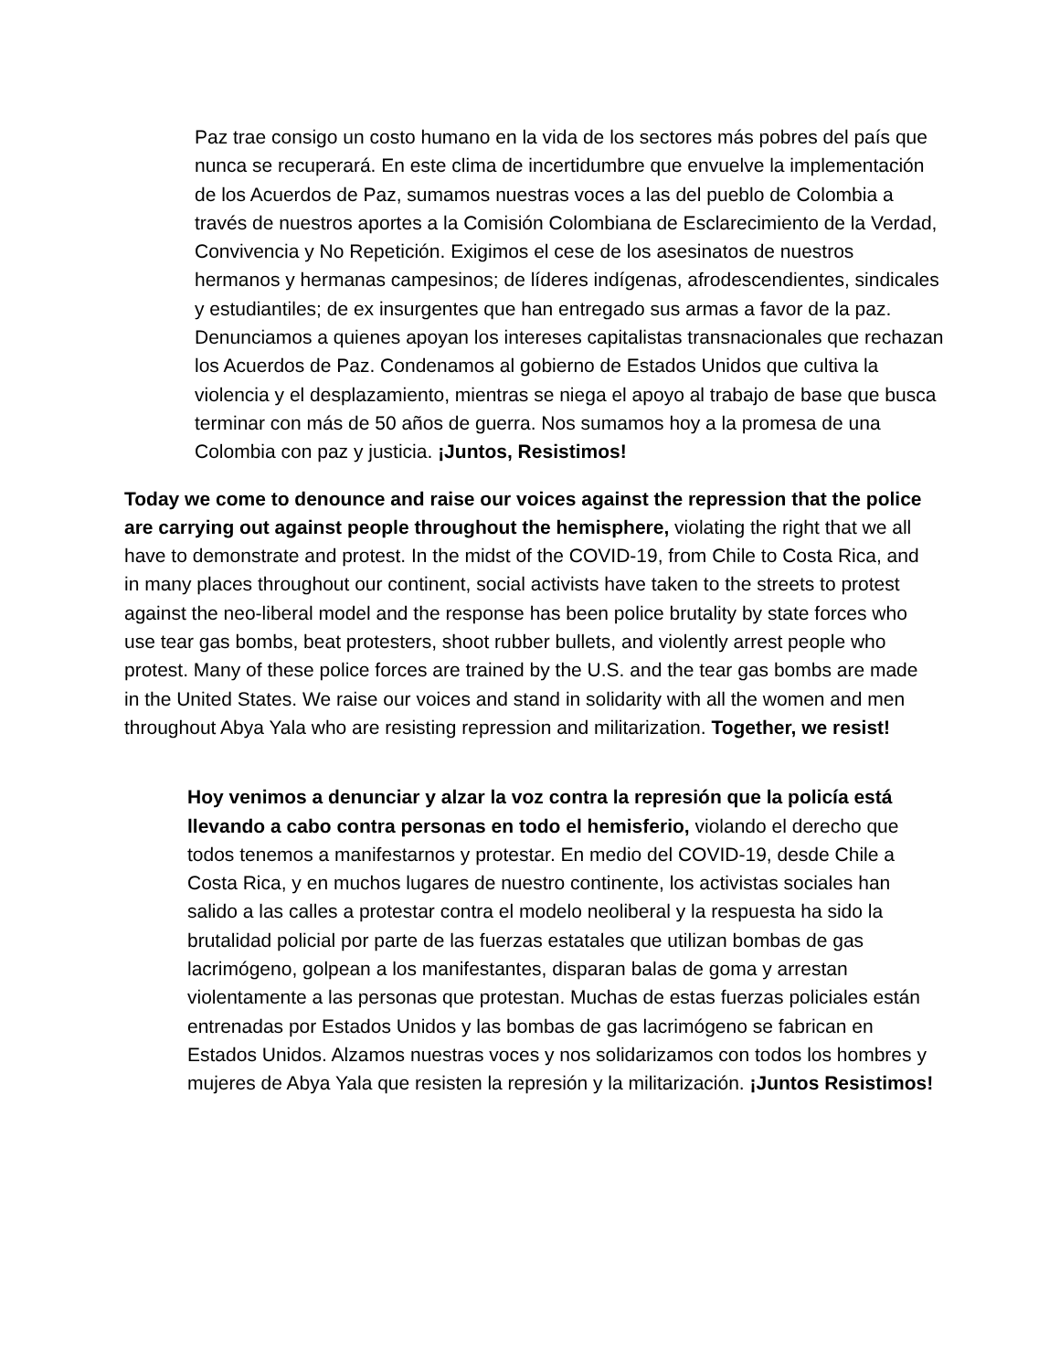Paz trae consigo un costo humano en la vida de los sectores más pobres del país que nunca se recuperará. En este clima de incertidumbre que envuelve la implementación de los Acuerdos de Paz, sumamos nuestras voces a las del pueblo de Colombia a través de nuestros aportes a la Comisión Colombiana de Esclarecimiento de la Verdad, Convivencia y No Repetición. Exigimos el cese de los asesinatos de nuestros hermanos y hermanas campesinos; de líderes indígenas, afrodescendientes, sindicales y estudiantiles; de ex insurgentes que han entregado sus armas a favor de la paz. Denunciamos a quienes apoyan los intereses capitalistas transnacionales que rechazan los Acuerdos de Paz. Condenamos al gobierno de Estados Unidos que cultiva la violencia y el desplazamiento, mientras se niega el apoyo al trabajo de base que busca terminar con más de 50 años de guerra. Nos sumamos hoy a la promesa de una Colombia con paz y justicia. ¡Juntos, Resistimos!
Today we come to denounce and raise our voices against the repression that the police are carrying out against people throughout the hemisphere, violating the right that we all have to demonstrate and protest. In the midst of the COVID-19, from Chile to Costa Rica, and in many places throughout our continent, social activists have taken to the streets to protest against the neo-liberal model and the response has been police brutality by state forces who use tear gas bombs, beat protesters, shoot rubber bullets, and violently arrest people who protest. Many of these police forces are trained by the U.S. and the tear gas bombs are made in the United States. We raise our voices and stand in solidarity with all the women and men throughout Abya Yala who are resisting repression and militarization. Together, we resist!
Hoy venimos a denunciar y alzar la voz contra la represión que la policía está llevando a cabo contra personas en todo el hemisferio, violando el derecho que todos tenemos a manifestarnos y protestar. En medio del COVID-19, desde Chile a Costa Rica, y en muchos lugares de nuestro continente, los activistas sociales han salido a las calles a protestar contra el modelo neoliberal y la respuesta ha sido la brutalidad policial por parte de las fuerzas estatales que utilizan bombas de gas lacrimógeno, golpean a los manifestantes, disparan balas de goma y arrestan violentamente a las personas que protestan. Muchas de estas fuerzas policiales están entrenadas por Estados Unidos y las bombas de gas lacrimógeno se fabrican en Estados Unidos. Alzamos nuestras voces y nos solidarizamos con todos los hombres y mujeres de Abya Yala que resisten la represión y la militarización. ¡Juntos Resistimos!